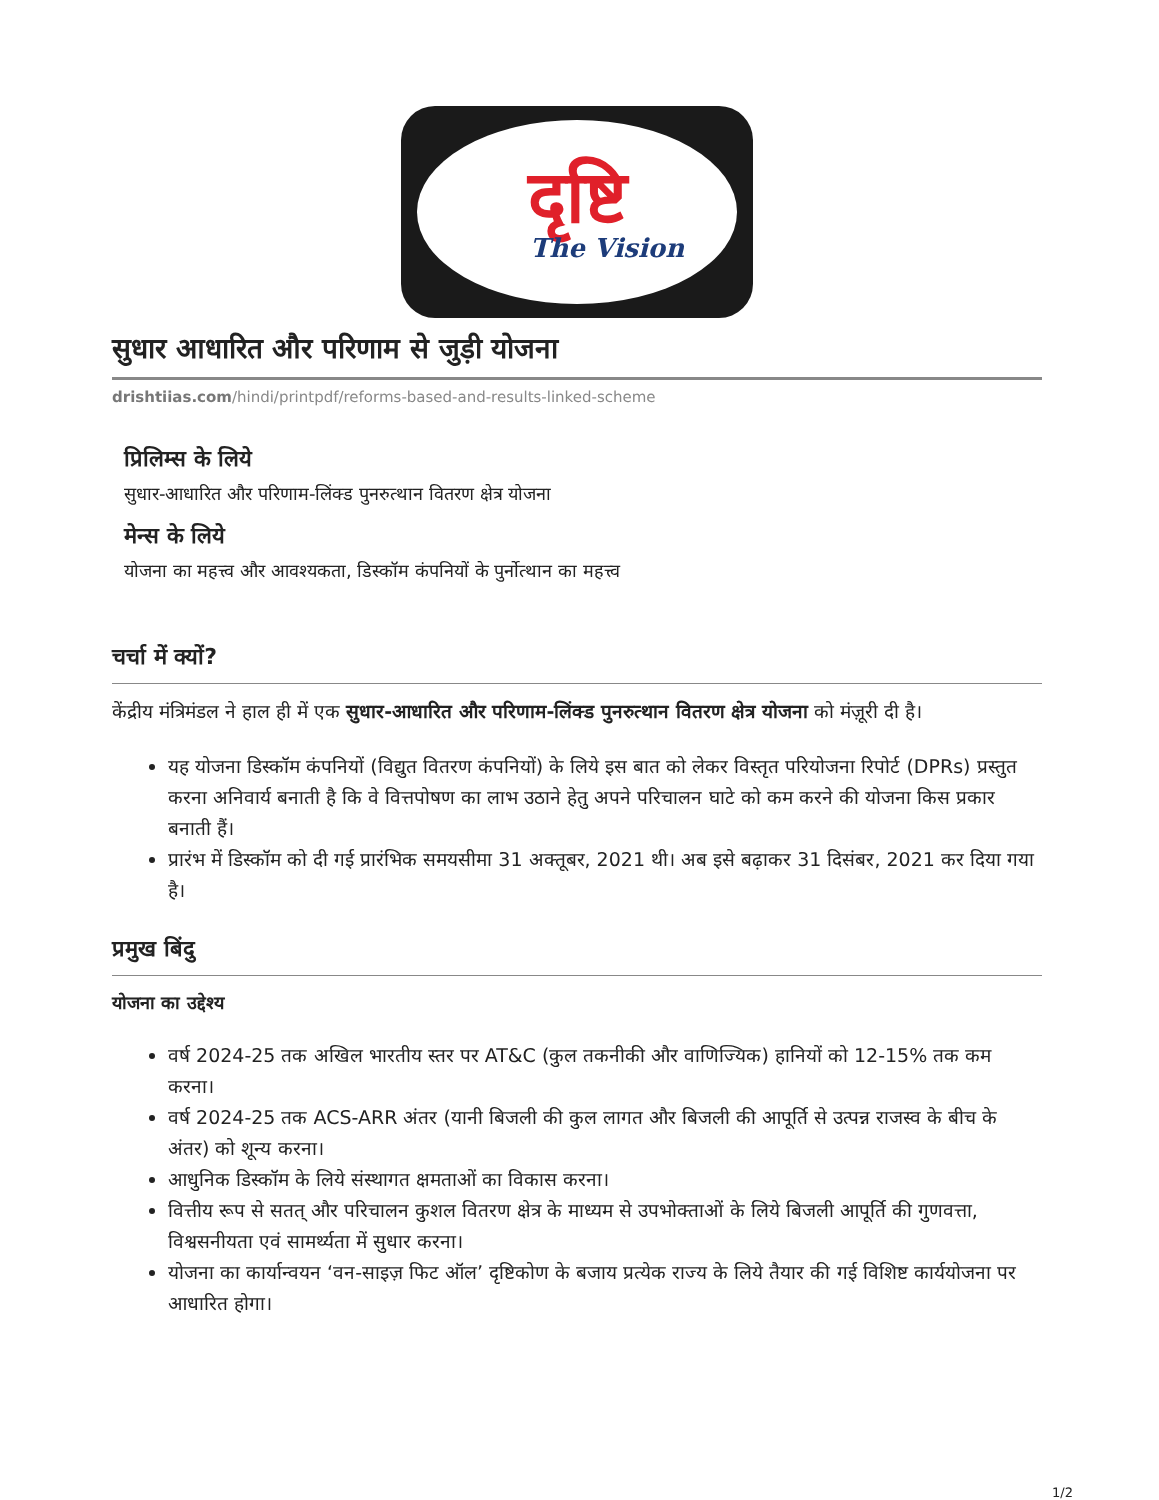दृष्टि
The Vision
सुधार आधारित और परिणाम से जुड़ी योजना
drishtiias.com/hindi/printpdf/reforms-based-and-results-linked-scheme
प्रिलिम्स के लिये
सुधार-आधारित और परिणाम-लिंक्ड पुनरुत्थान वितरण क्षेत्र योजना
मेन्स के लिये
योजना का महत्त्व और आवश्यकता, डिस्कॉम कंपनियों के पुर्नोत्थान का महत्त्व
चर्चा में क्यों?
केंद्रीय मंत्रिमंडल ने हाल ही में एक सुधार-आधारित और परिणाम-लिंक्ड पुनरुत्थान वितरण क्षेत्र योजना को मंज़ूरी दी है।
यह योजना डिस्कॉम कंपनियों (विद्युत वितरण कंपनियों) के लिये इस बात को लेकर विस्तृत परियोजना रिपोर्ट (DPRs) प्रस्तुत करना अनिवार्य बनाती है कि वे वित्तपोषण का लाभ उठाने हेतु अपने परिचालन घाटे को कम करने की योजना किस प्रकार बनाती हैं।
प्रारंभ में डिस्कॉम को दी गई प्रारंभिक समयसीमा 31 अक्तूबर, 2021 थी। अब इसे बढ़ाकर 31 दिसंबर, 2021 कर दिया गया है।
प्रमुख बिंदु
योजना का उद्देश्य
वर्ष 2024-25 तक अखिल भारतीय स्तर पर AT&C (कुल तकनीकी और वाणिज्यिक) हानियों को 12-15% तक कम करना।
वर्ष 2024-25 तक ACS-ARR अंतर (यानी बिजली की कुल लागत और बिजली की आपूर्ति से उत्पन्न राजस्व के बीच के अंतर) को शून्य करना।
आधुनिक डिस्कॉम के लिये संस्थागत क्षमताओं का विकास करना।
वित्तीय रूप से सतत् और परिचालन कुशल वितरण क्षेत्र के माध्यम से उपभोक्ताओं के लिये बिजली आपूर्ति की गुणवत्ता, विश्वसनीयता एवं सामर्थ्यता में सुधार करना।
योजना का कार्यान्वयन ‘वन-साइज़ फिट ऑल’ दृष्टिकोण के बजाय प्रत्येक राज्य के लिये तैयार की गई विशिष्ट कार्ययोजना पर आधारित होगा।
1/2